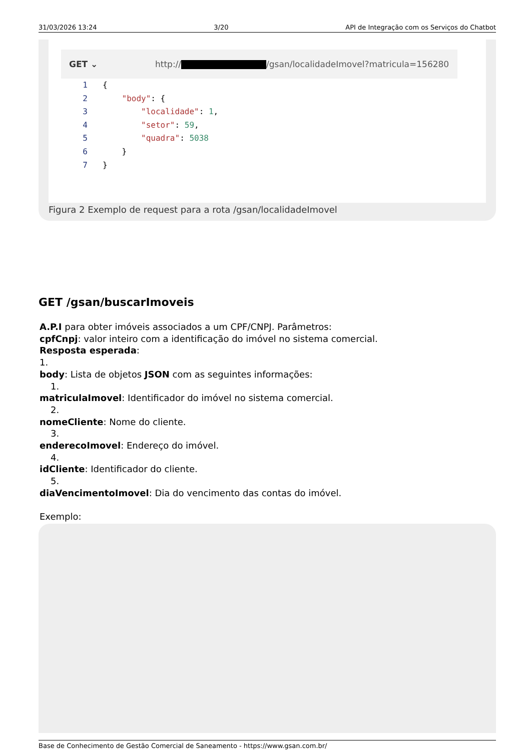31/03/2026 13:24 3/20 API de Integração com os Serviços do Chatbot
GET ⌄ http:// /gsan/localidadeImovel?matricula=156280
1 {
2 "body": {
3 "localidade": 1,
4 "setor": 59,
5 "quadra": 5038
6 }
7 }
Figura 2 Exemplo de request para a rota /gsan/localidadeImovel
GET /gsan/buscarImoveis
A.P.I para obter imóveis associados a um CPF/CNPJ. Parâmetros:
cpfCnpj: valor inteiro com a identificação do imóvel no sistema comercial.
Resposta esperada:
1.
body: Lista de objetos JSON com as seguintes informações:
1.
matriculaImovel: Identificador do imóvel no sistema comercial.
2.
nomeCliente: Nome do cliente.
3.
enderecoImovel: Endereço do imóvel.
4.
idCliente: Identificador do cliente.
5.
diaVencimentoImovel: Dia do vencimento das contas do imóvel.
Exemplo:
Base de Conhecimento de Gestão Comercial de Saneamento - https://www.gsan.com.br/